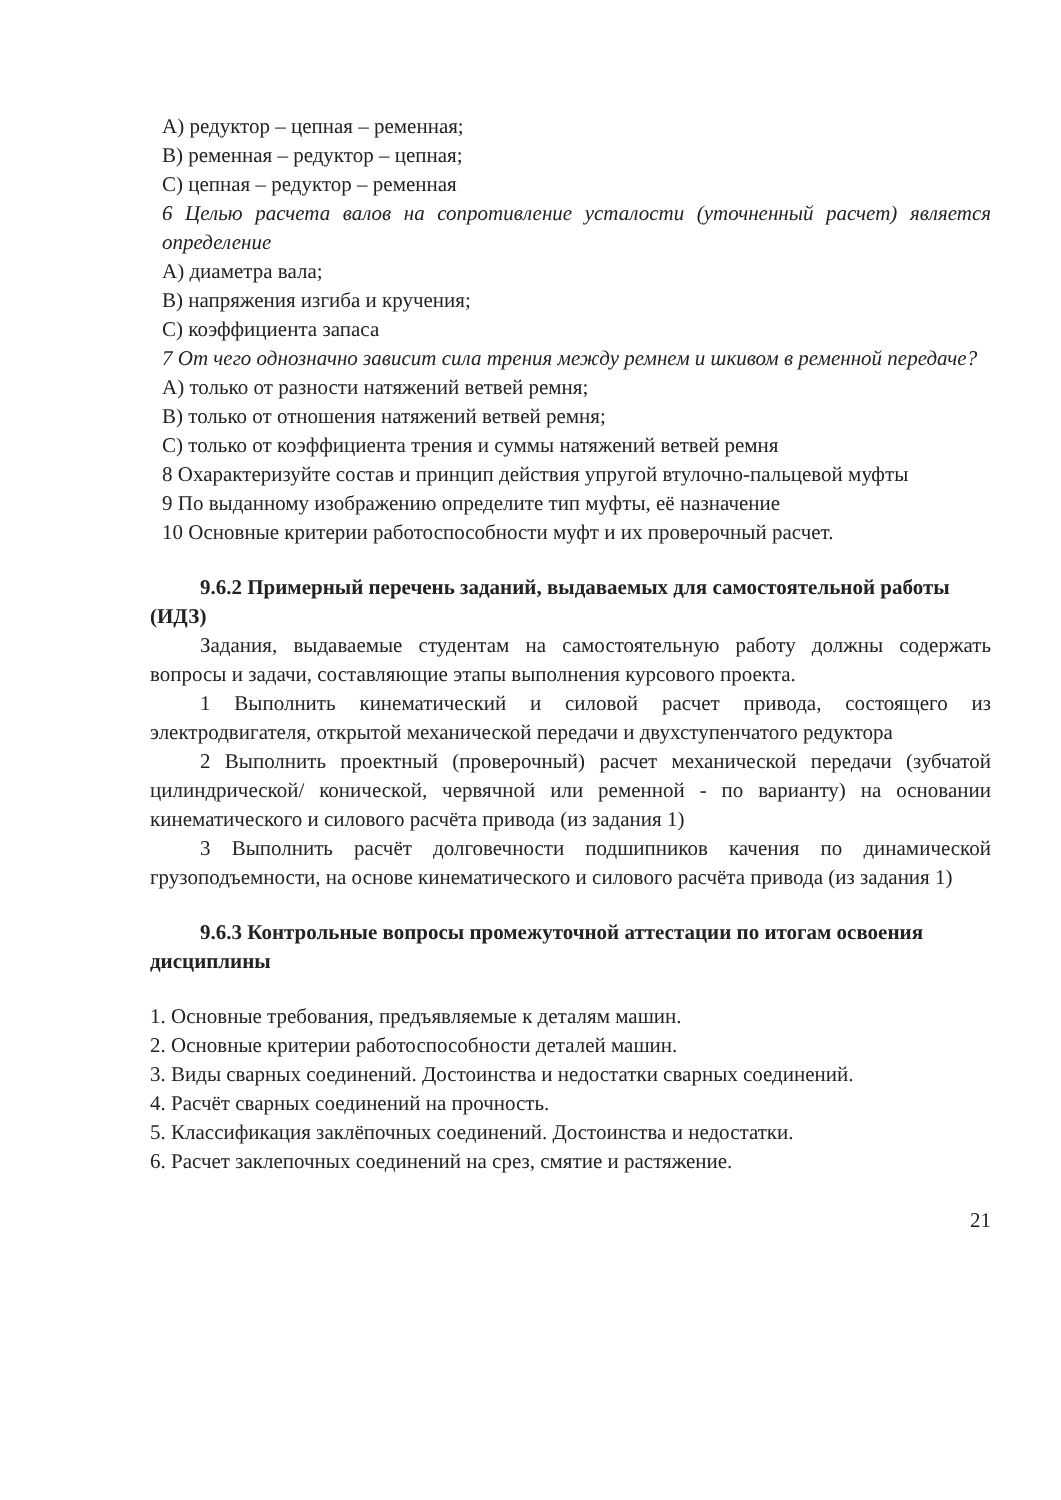А) редуктор – цепная – ременная;
В) ременная – редуктор – цепная;
С) цепная – редуктор – ременная
6 Целью расчета валов на сопротивление усталости (уточненный расчет) является определение
А) диаметра вала;
В) напряжения изгиба и кручения;
С) коэффициента запаса
7 От чего однозначно зависит сила трения между ремнем и шкивом в ременной передаче?
А) только от разности натяжений ветвей ремня;
В) только от отношения натяжений ветвей ремня;
С) только от коэффициента трения и суммы натяжений ветвей ремня
8 Охарактеризуйте состав и принцип действия упругой втулочно-пальцевой муфты
9 По выданному изображению определите тип муфты, её назначение
10 Основные критерии работоспособности муфт и их проверочный расчет.
9.6.2 Примерный перечень заданий, выдаваемых для самостоятельной работы (ИДЗ)
Задания, выдаваемые студентам на самостоятельную работу должны содержать вопросы и задачи, составляющие этапы выполнения курсового проекта.
1 Выполнить кинематический и силовой расчет привода, состоящего из электродвигателя, открытой механической передачи и двухступенчатого редуктора
2 Выполнить проектный (проверочный) расчет механической передачи (зубчатой цилиндрической/ конической, червячной или ременной - по варианту) на основании кинематического и силового расчёта привода (из задания 1)
3 Выполнить расчёт долговечности подшипников качения по динамической грузоподъемности, на основе кинематического и силового расчёта привода (из задания 1)
9.6.3 Контрольные вопросы промежуточной аттестации по итогам освоения дисциплины
1. Основные требования, предъявляемые к деталям машин.
2. Основные критерии работоспособности деталей машин.
3. Виды сварных соединений. Достоинства и недостатки сварных соединений.
4. Расчёт сварных соединений на прочность.
5. Классификация заклёпочных соединений. Достоинства и недостатки.
6. Расчет заклепочных соединений на срез, смятие и растяжение.
21